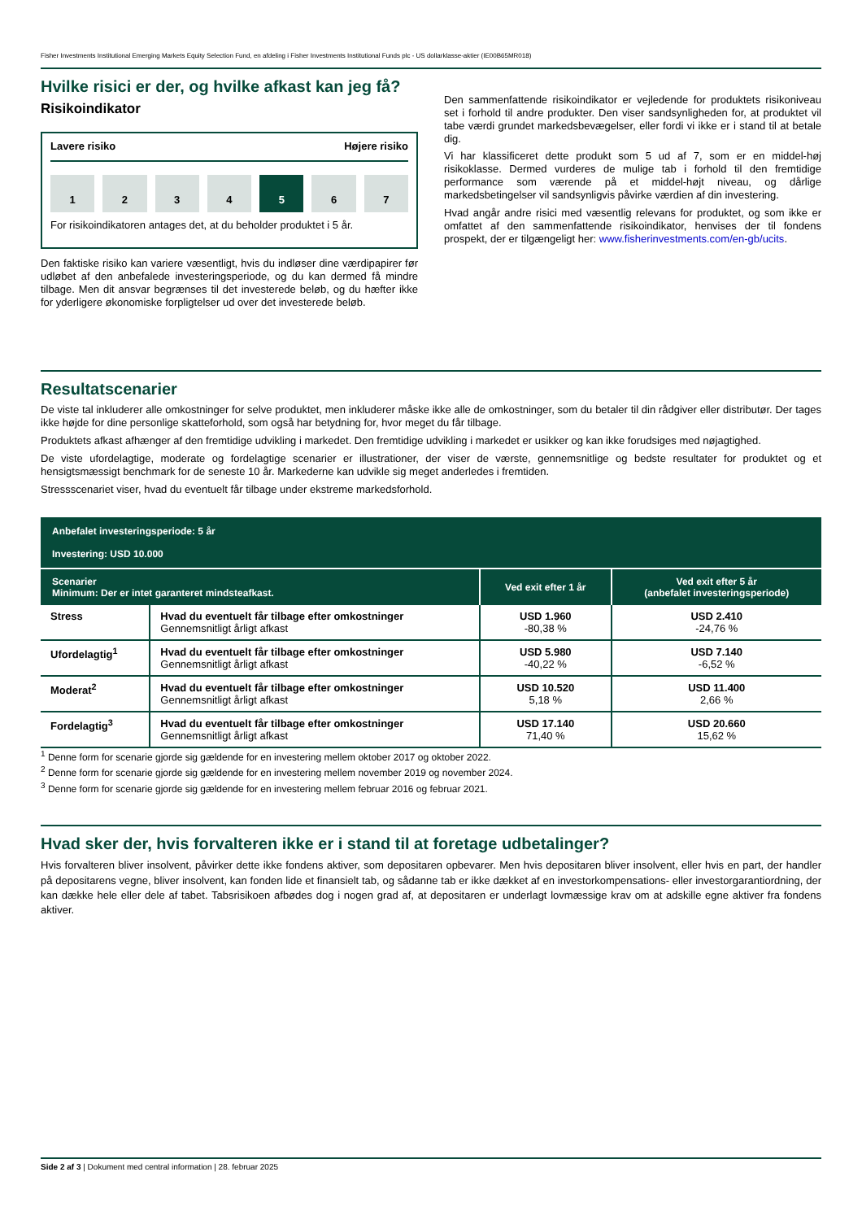Fisher Investments Institutional Emerging Markets Equity Selection Fund, en afdeling i Fisher Investments Institutional Funds plc - US dollarklasse-aktier (IE00B65MR018)
Hvilke risici er der, og hvilke afkast kan jeg få?
Risikoindikator
Lavere risiko Højere risiko
1234 5 6 7
For risikoindikatoren antages det, at du beholder produktet i 5 år.
Den faktiske risiko kan variere væsentligt, hvis du indløser dine værdipapirer før udløbet af den anbefalede investeringsperiode, og du kan dermed få mindre tilbage. Men dit ansvar begrænses til det investerede beløb, og du hæfter ikke for yderligere økonomiske forpligtelser ud over det investerede beløb.
Den sammenfattende risikoindikator er vejledende for produktets risikoniveau set i forhold til andre produkter. Den viser sandsynligheden for, at produktet vil tabe værdi grundet markedsbevægelser, eller fordi vi ikke er i stand til at betale dig.
Vi har klassificeret dette produkt som 5 ud af 7, som er en middel-høj risikoklasse. Dermed vurderes de mulige tab i forhold til den fremtidige performance som værende på et middel-højt niveau, og dårlige markedsbetingelser vil sandsynligvis påvirke værdien af din investering.
Hvad angår andre risici med væsentlig relevans for produktet, og som ikke er omfattet af den sammenfattende risikoindikator, henvises der til fondens prospekt, der er tilgængeligt her: www.fisherinvestments.com/en-gb/ucits.
Resultatscenarier
De viste tal inkluderer alle omkostninger for selve produktet, men inkluderer måske ikke alle de omkostninger, som du betaler til din rådgiver eller distributør. Der tages ikke højde for dine personlige skatteforhold, som også har betydning for, hvor meget du får tilbage.
Produktets afkast afhænger af den fremtidige udvikling i markedet. Den fremtidige udvikling i markedet er usikker og kan ikke forudsiges med nøjagtighed.
De viste ufordelagtige, moderate og fordelagtige scenarier er illustrationer, der viser de værste, gennemsnitlige og bedste resultater for produktet og et hensigtsmæssigt benchmark for de seneste 10 år. Markederne kan udvikle sig meget anderledes i fremtiden.
Stressscenariet viser, hvad du eventuelt får tilbage under ekstreme markedsforhold.
| Anbefalet investeringsperiode: 5 år Investering: USD 10.000 | | | |
| --- | --- | --- | --- |
| Scenarier Minimum: Der er intet garanteret mindsteafkast. | | Ved exit efter 1 år | Ved exit efter 5 år (anbefalet investeringsperiode) |
| Stress | Hvad du eventuelt får tilbage efter omkostninger Gennemsnitligt årligt afkast | USD 1.960 -80,38 % | USD 2.410 -24,76 % |
| Ufordelagtig<sup>1</sup> | Hvad du eventuelt får tilbage efter omkostninger Gennemsnitligt årligt afkast | USD 5.980 -40,22 % | USD 7.140 -6,52 % |
| Moderat<sup>2</sup> | Hvad du eventuelt får tilbage efter omkostninger Gennemsnitligt årligt afkast | USD 10.520 5,18 % | USD 11.400 2,66 % |
| Fordelagtig<sup>3</sup> | Hvad du eventuelt får tilbage efter omkostninger Gennemsnitligt årligt afkast | USD 17.140 71,40 % | USD 20.660 15,62 % |
<sup>1</sup> Denne form for scenarie gjorde sig gældende for en investering mellem oktober 2017 og oktober 2022.
<sup>2</sup> Denne form for scenarie gjorde sig gældende for en investering mellem november 2019 og november 2024.
<sup>3</sup> Denne form for scenarie gjorde sig gældende for en investering mellem februar 2016 og februar 2021.
Hvad sker der, hvis forvalteren ikke er i stand til at foretage udbetalinger?
Hvis forvalteren bliver insolvent, påvirker dette ikke fondens aktiver, som depositaren opbevarer. Men hvis depositaren bliver insolvent, eller hvis en part, der handler på depositarens vegne, bliver insolvent, kan fonden lide et finansielt tab, og sådanne tab er ikke dækket af en investorkompensations- eller investorgarantiordning, der kan dække hele eller dele af tabet. Tabsrisikoen afbødes dog i nogen grad af, at depositaren er underlagt lovmæssige krav om at adskille egne aktiver fra fondens aktiver.
Side 2 af 3 | Dokument med central information | 28. februar 2025